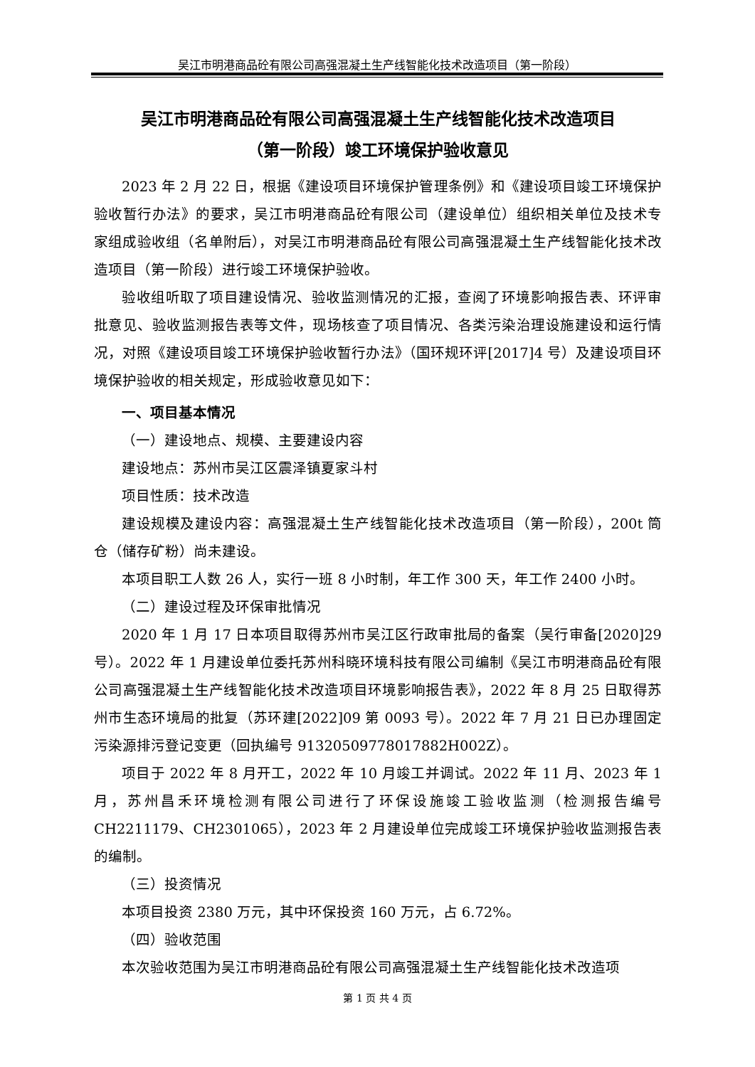吴江市明港商品砼有限公司高强混凝土生产线智能化技术改造项目（第一阶段）
吴江市明港商品砼有限公司高强混凝土生产线智能化技术改造项目
（第一阶段）竣工环境保护验收意见
2023 年 2 月 22 日，根据《建设项目环境保护管理条例》和《建设项目竣工环境保护验收暂行办法》的要求，吴江市明港商品砼有限公司（建设单位）组织相关单位及技术专家组成验收组（名单附后），对吴江市明港商品砼有限公司高强混凝土生产线智能化技术改造项目（第一阶段）进行竣工环境保护验收。
验收组听取了项目建设情况、验收监测情况的汇报，查阅了环境影响报告表、环评审批意见、验收监测报告表等文件，现场核查了项目情况、各类污染治理设施建设和运行情况，对照《建设项目竣工环境保护验收暂行办法》（国环规环评[2017]4 号）及建设项目环境保护验收的相关规定，形成验收意见如下：
一、项目基本情况
（一）建设地点、规模、主要建设内容
建设地点：苏州市吴江区震泽镇夏家斗村
项目性质：技术改造
建设规模及建设内容：高强混凝土生产线智能化技术改造项目（第一阶段），200t 筒仓（储存矿粉）尚未建设。
本项目职工人数 26 人，实行一班 8 小时制，年工作 300 天，年工作 2400 小时。
（二）建设过程及环保审批情况
2020 年 1 月 17 日本项目取得苏州市吴江区行政审批局的备案（吴行审备[2020]29 号）。2022 年 1 月建设单位委托苏州科晓环境科技有限公司编制《吴江市明港商品砼有限公司高强混凝土生产线智能化技术改造项目环境影响报告表》，2022 年 8 月 25 日取得苏州市生态环境局的批复（苏环建[2022]09 第 0093 号）。2022 年 7 月 21 日已办理固定污染源排污登记变更（回执编号 91320509778017882H002Z）。
项目于 2022 年 8 月开工，2022 年 10 月竣工并调试。2022 年 11 月、2023 年 1 月，苏州昌禾环境检测有限公司进行了环保设施竣工验收监测（检测报告编号 CH2211179、CH2301065），2023 年 2 月建设单位完成竣工环境保护验收监测报告表的编制。
（三）投资情况
本项目投资 2380 万元，其中环保投资 160 万元，占 6.72%。
（四）验收范围
本次验收范围为吴江市明港商品砼有限公司高强混凝土生产线智能化技术改造项
第 1 页 共 4 页